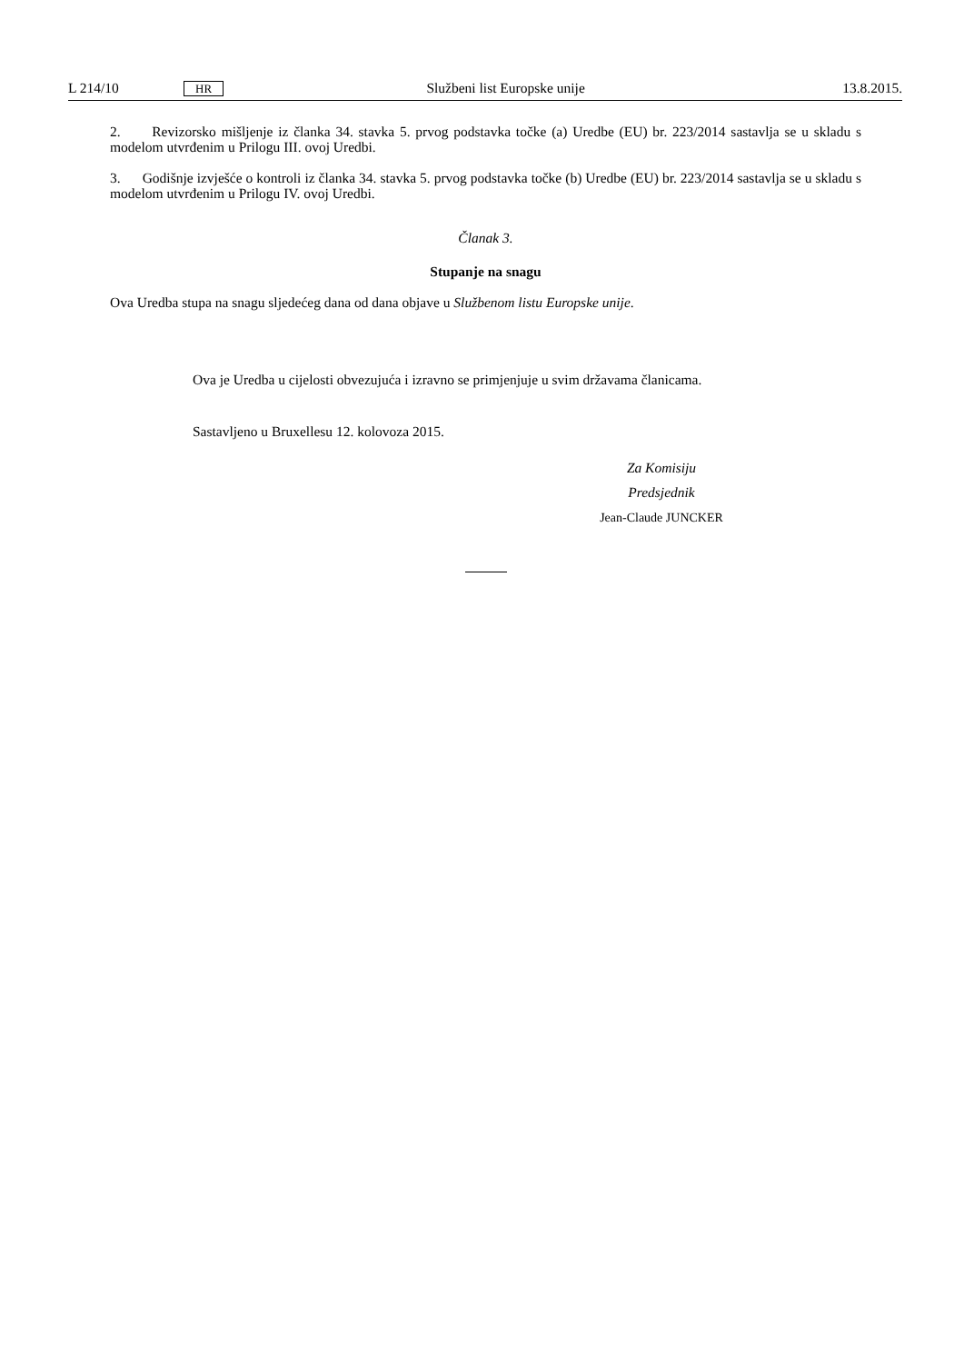L 214/10 HR Službeni list Europske unije 13.8.2015.
2. Revizorsko mišljenje iz članka 34. stavka 5. prvog podstavka točke (a) Uredbe (EU) br. 223/2014 sastavlja se u skladu s modelom utvrđenim u Prilogu III. ovoj Uredbi.
3. Godišnje izvješće o kontroli iz članka 34. stavka 5. prvog podstavka točke (b) Uredbe (EU) br. 223/2014 sastavlja se u skladu s modelom utvrđenim u Prilogu IV. ovoj Uredbi.
Članak 3.
Stupanje na snagu
Ova Uredba stupa na snagu sljedećeg dana od dana objave u Službenom listu Europske unije.
Ova je Uredba u cijelosti obvezujuća i izravno se primjenjuje u svim državama članicama.
Sastavljeno u Bruxellesu 12. kolovoza 2015.
Za Komisiju
Predsjednik
Jean-Claude JUNCKER